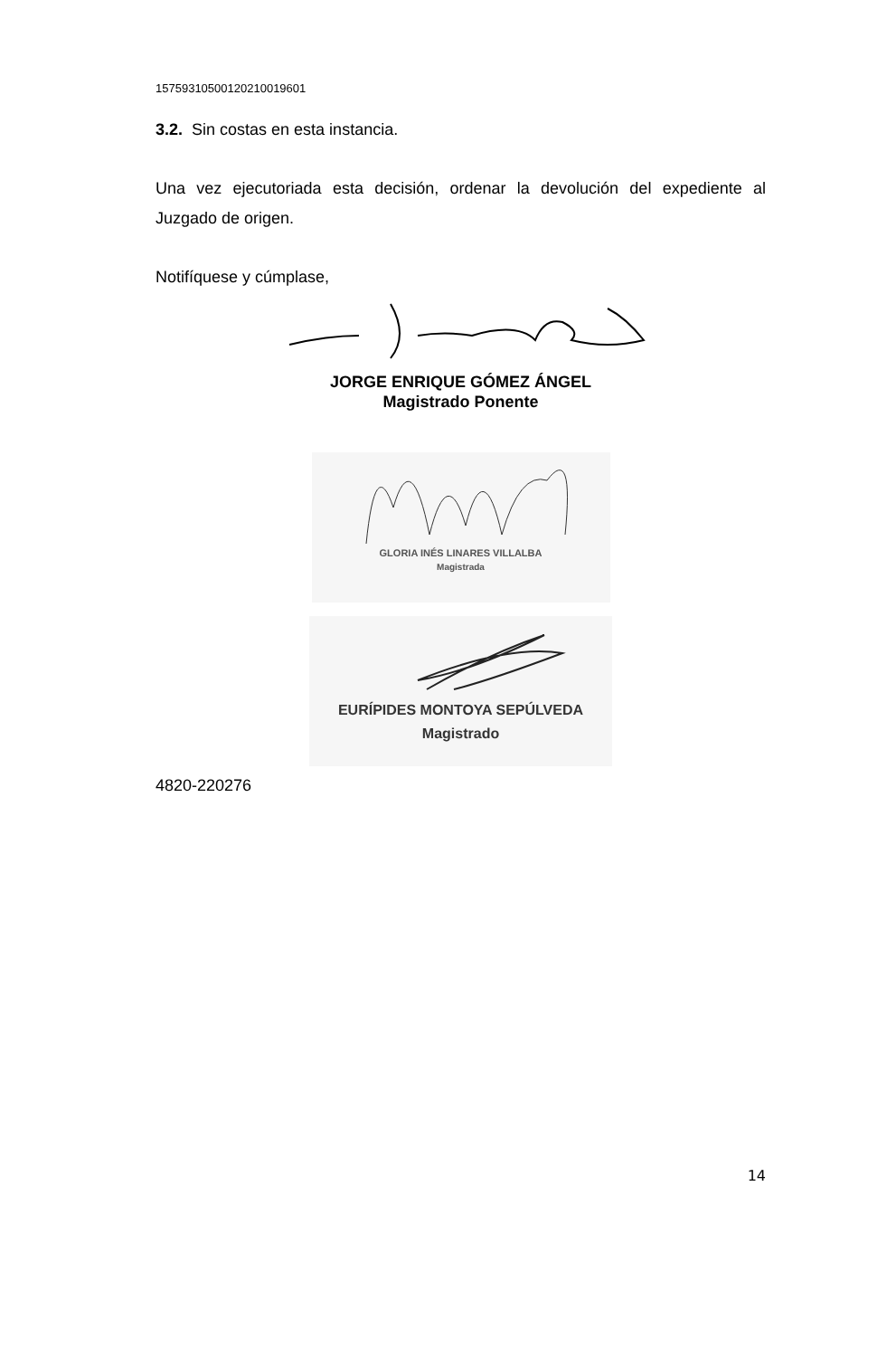15759310500120210019601
3.2. Sin costas en esta instancia.
Una vez ejecutoriada esta decisión, ordenar la devolución del expediente al Juzgado de origen.
Notifíquese y cúmplase,
JORGE ENRIQUE GÓMEZ ÁNGEL
Magistrado Ponente
GLORIA INÉS LINARES VILLALBA
Magistrada
EURÍPIDES MONTOYA SEPÚLVEDA
Magistrado
4820-220276
14